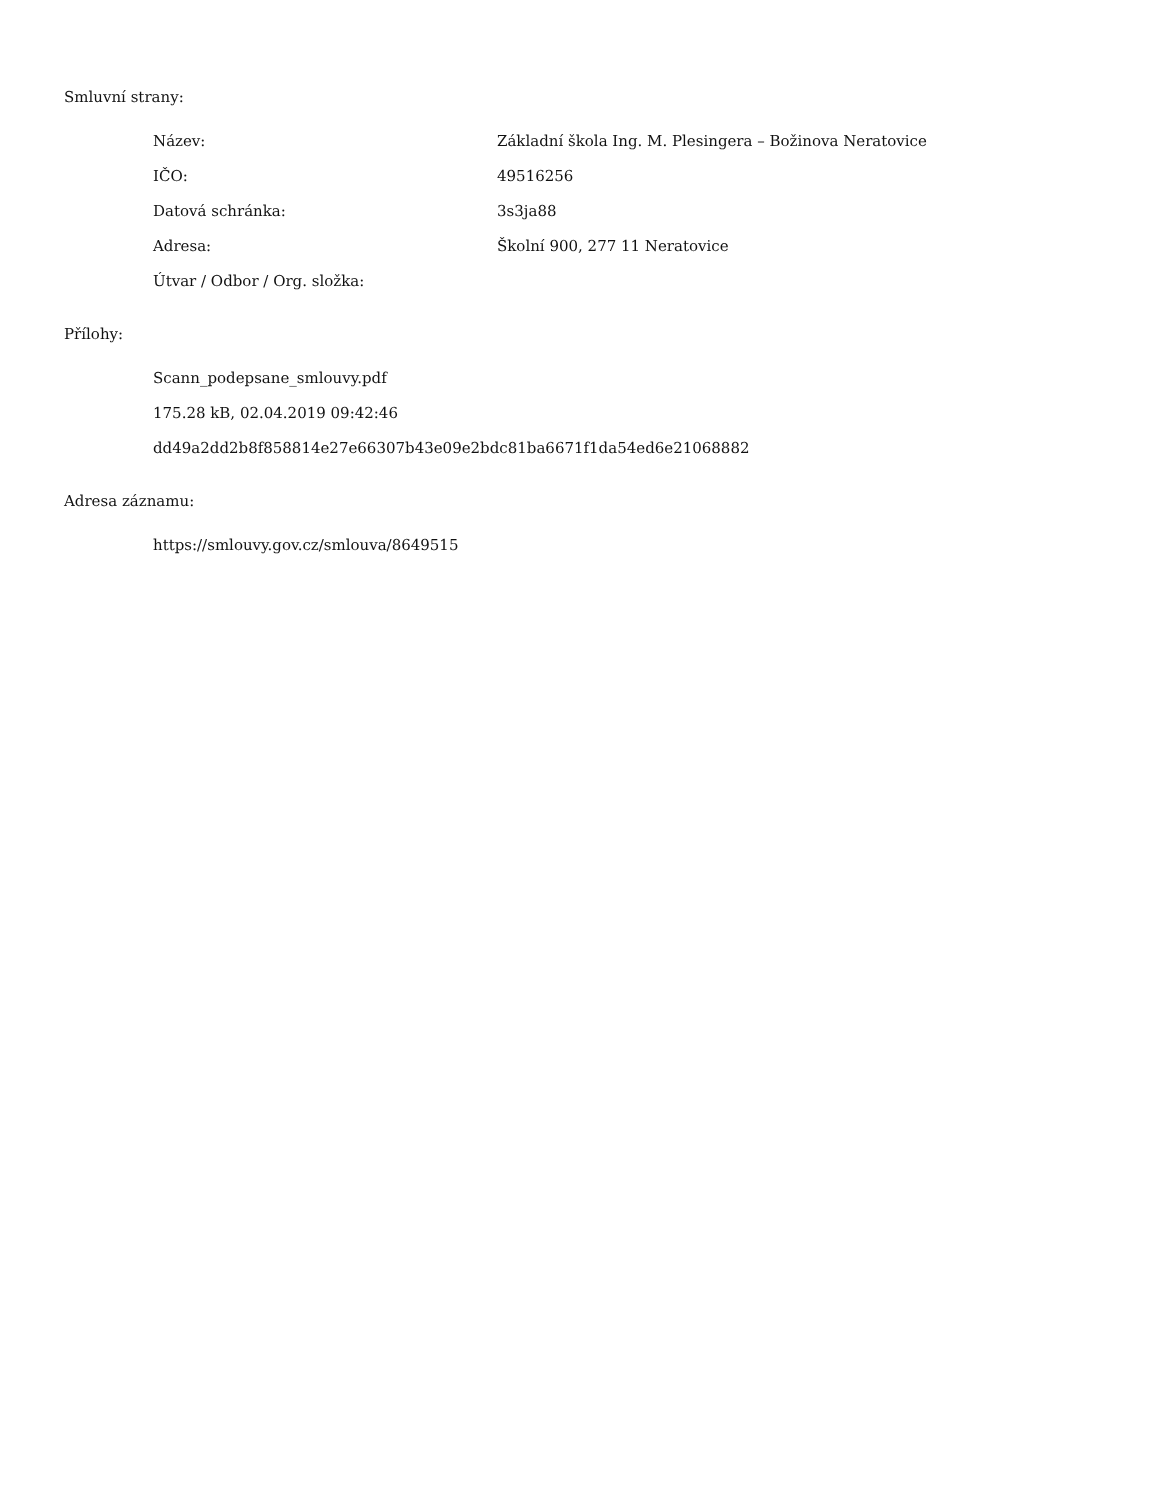Smluvní strany:
| Název: | Základní škola Ing. M. Plesingera – Božinova Neratovice |
| IČO: | 49516256 |
| Datová schránka: | 3s3ja88 |
| Adresa: | Školní 900, 277 11 Neratovice |
| Útvar / Odbor / Org. složka: | |
Přílohy:
| Scann_podepsane_smlouvy.pdf |
| 175.28 kB, 02.04.2019 09:42:46 |
| dd49a2dd2b8f858814e27e66307b43e09e2bdc81ba6671f1da54ed6e21068882 |
Adresa záznamu:
| https://smlouvy.gov.cz/smlouva/8649515 |